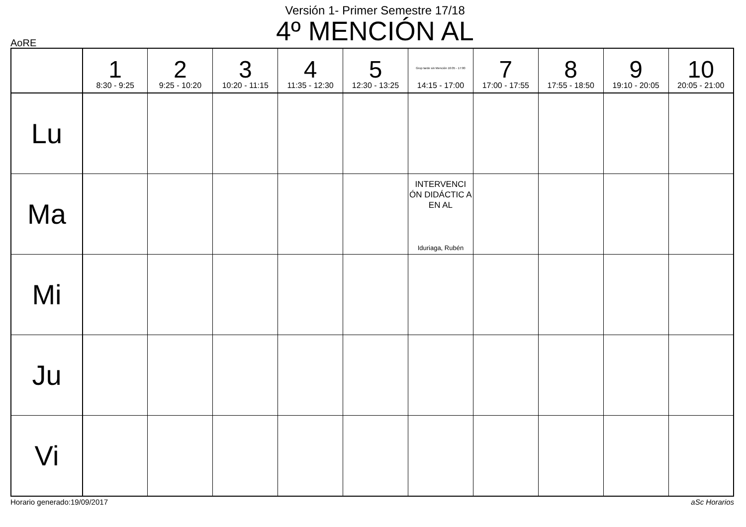Versión 1- Primer Semestre 17/18
4º MENCIÓN AL
AoRE
| | 1 8:30 - 9:25 | 2 9:25 - 10:20 | 3 10:20 - 11:15 | 4 11:35 - 12:30 | 5 12:30 - 13:25 | Grup tarde sin Mención 16:05 - 17:00 14:15 - 17:00 | 7 17:00 - 17:55 | 8 17:55 - 18:50 | 9 19:10 - 20:05 | 10 20:05 - 21:00 |
| --- | --- | --- | --- | --- | --- | --- | --- | --- | --- | --- |
| Lu | | | | | | | | | | |
| Ma | | | | | | INTERVENCI ÓN DIDÁCTIC A EN AL Iduriaga, Rubén | | | | |
| Mi | | | | | | | | | | |
| Ju | | | | | | | | | | |
| Vi | | | | | | | | | | |
Horario generado:19/09/2017 aSc Horarios